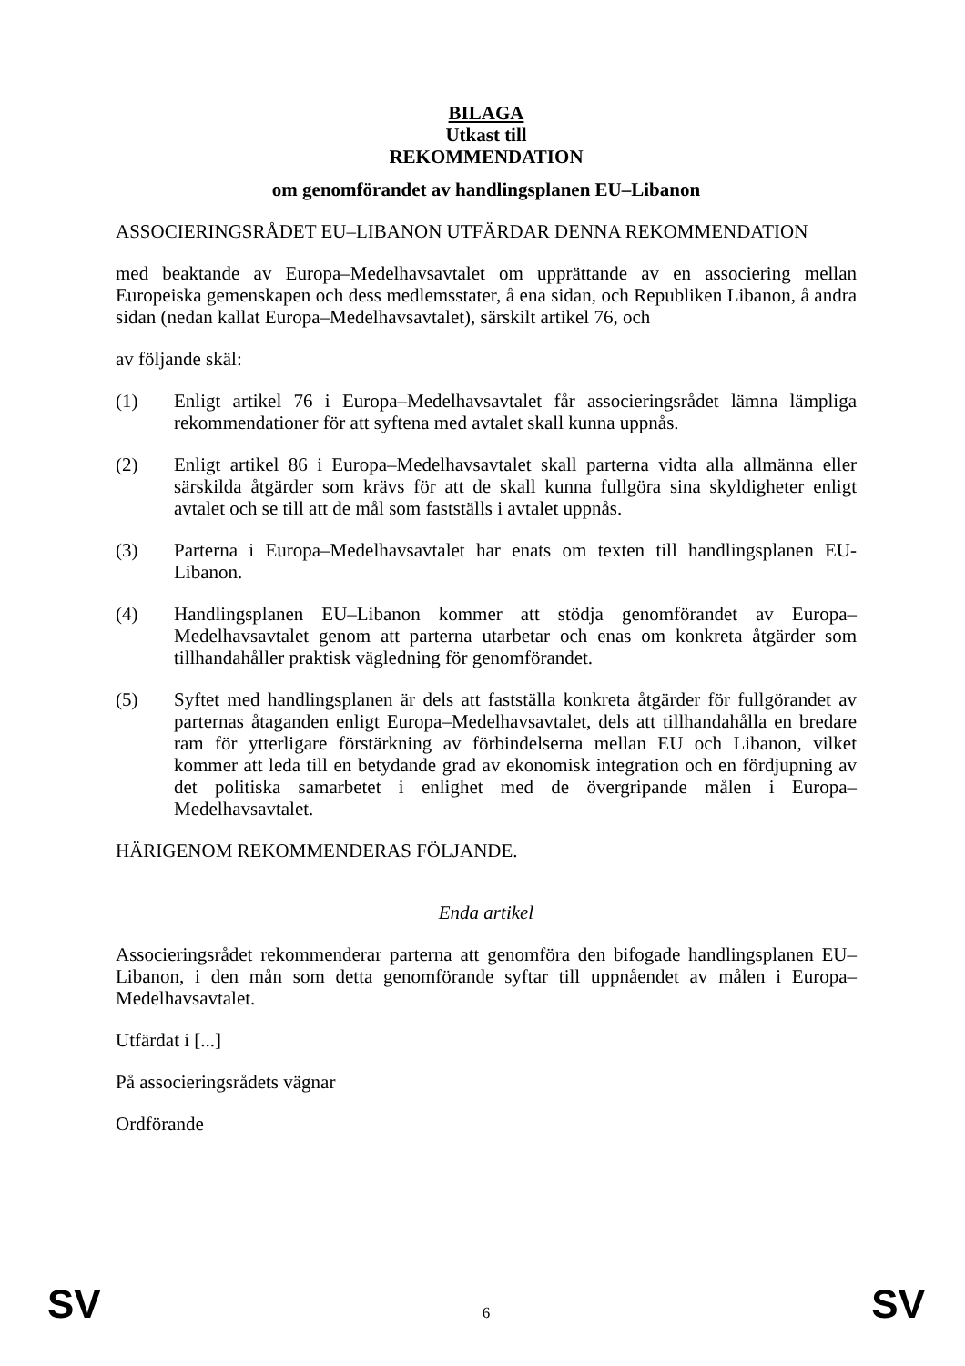BILAGA
Utkast till
REKOMMENDATION
om genomförandet av handlingsplanen EU–Libanon
ASSOCIERINGSRÅDET EU–LIBANON UTFÄRDAR DENNA REKOMMENDATION
med beaktande av Europa–Medelhavsavtalet om upprättande av en associering mellan Europeiska gemenskapen och dess medlemsstater, å ena sidan, och Republiken Libanon, å andra sidan (nedan kallat Europa–Medelhavsavtalet), särskilt artikel 76, och
av följande skäl:
(1) Enligt artikel 76 i Europa–Medelhavsavtalet får associeringsrådet lämna lämpliga rekommendationer för att syftena med avtalet skall kunna uppnås.
(2) Enligt artikel 86 i Europa–Medelhavsavtalet skall parterna vidta alla allmänna eller särskilda åtgärder som krävs för att de skall kunna fullgöra sina skyldigheter enligt avtalet och se till att de mål som fastställs i avtalet uppnås.
(3) Parterna i Europa–Medelhavsavtalet har enats om texten till handlingsplanen EU-Libanon.
(4) Handlingsplanen EU–Libanon kommer att stödja genomförandet av Europa–Medelhavsavtalet genom att parterna utarbetar och enas om konkreta åtgärder som tillhandahåller praktisk vägledning för genomförandet.
(5) Syftet med handlingsplanen är dels att fastställa konkreta åtgärder för fullgörandet av parternas åtaganden enligt Europa–Medelhavsavtalet, dels att tillhandahålla en bredare ram för ytterligare förstärkning av förbindelserna mellan EU och Libanon, vilket kommer att leda till en betydande grad av ekonomisk integration och en fördjupning av det politiska samarbetet i enlighet med de övergripande målen i Europa–Medelhavsavtalet.
HÄRIGENOM REKOMMENDERAS FÖLJANDE.
Enda artikel
Associeringsrådet rekommenderar parterna att genomföra den bifogade handlingsplanen EU–Libanon, i den mån som detta genomförande syftar till uppnåendet av målen i Europa–Medelhavsavtalet.
Utfärdat i [...]
På associeringsrådets vägnar
Ordförande
SV 6 SV